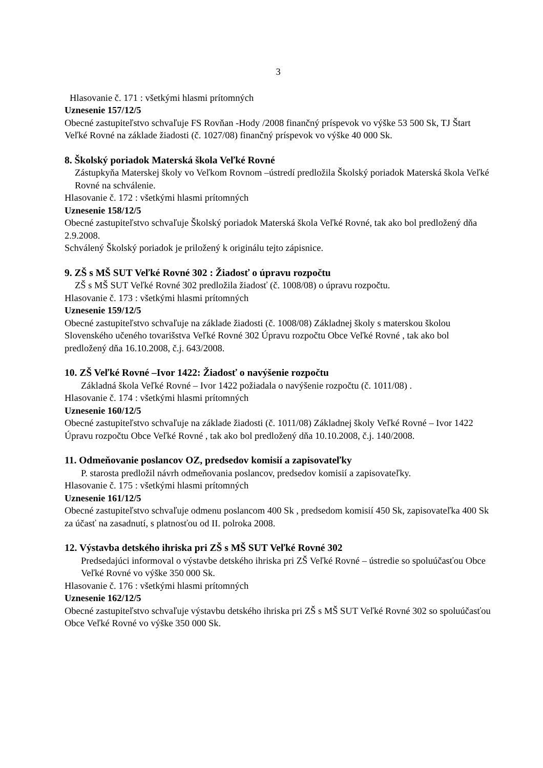3
Hlasovanie č. 171 : všetkými hlasmi prítomných
Uznesenie 157/12/5
Obecné zastupiteľstvo schvaľuje FS Rovňan -Hody /2008 finančný príspevok vo výške 53 500 Sk, TJ Štart Veľké Rovné na základe žiadosti (č. 1027/08) finančný príspevok vo výške 40 000 Sk.
8. Školský poriadok Materská škola Veľké Rovné
Zástupkyňa Materskej školy vo Veľkom Rovnom –ústredí predložila Školský poriadok Materská škola Veľké Rovné na schválenie.
Hlasovanie č. 172 : všetkými hlasmi prítomných
Uznesenie 158/12/5
Obecné zastupiteľstvo schvaľuje Školský poriadok Materská škola Veľké Rovné, tak ako bol predložený dňa 2.9.2008.
Schválený Školský poriadok je priložený k originálu tejto zápisnice.
9. ZŠ s MŠ SUT Veľké Rovné 302 : Žiadosť o úpravu rozpočtu
ZŠ s MŠ SUT Veľké Rovné 302 predložila žiadosť (č. 1008/08) o úpravu rozpočtu.
Hlasovanie č. 173 : všetkými hlasmi prítomných
Uznesenie 159/12/5
Obecné zastupiteľstvo schvaľuje na základe žiadosti (č. 1008/08) Základnej školy s materskou školou Slovenského učeného tovarišstva Veľké Rovné 302 Úpravu rozpočtu Obce Veľké Rovné , tak ako bol predložený dňa 16.10.2008, č.j. 643/2008.
10. ZŠ Veľké Rovné –Ivor 1422: Žiadosť o navýšenie rozpočtu
Základná škola Veľké Rovné – Ivor 1422 požiadala o navýšenie rozpočtu (č. 1011/08) .
Hlasovanie č. 174 : všetkými hlasmi prítomných
Uznesenie 160/12/5
Obecné zastupiteľstvo schvaľuje na základe žiadosti (č. 1011/08) Základnej školy Veľké Rovné – Ivor 1422 Úpravu rozpočtu Obce Veľké Rovné , tak ako bol predložený dňa 10.10.2008, č.j. 140/2008.
11. Odmeňovanie poslancov OZ, predsedov komisií a zapisovateľky
P. starosta predložil návrh odmeňovania poslancov, predsedov komisií a zapisovateľky.
Hlasovanie č. 175 : všetkými hlasmi prítomných
Uznesenie 161/12/5
Obecné zastupiteľstvo schvaľuje odmenu poslancom 400 Sk , predsedom komisií 450 Sk, zapisovateľka 400 Sk za účasť na zasadnutí, s platnosťou od II. polroka 2008.
12. Výstavba detského ihriska pri ZŠ s MŠ SUT Veľké Rovné 302
Predsedajúci informoval o výstavbe detského ihriska pri ZŠ Veľké Rovné – ústredie so spoluúčasťou Obce Veľké Rovné vo výške 350 000 Sk.
Hlasovanie č. 176 : všetkými hlasmi prítomných
Uznesenie 162/12/5
Obecné zastupiteľstvo schvaľuje výstavbu detského ihriska pri ZŠ s MŠ SUT Veľké Rovné 302 so spoluúčasťou Obce Veľké Rovné vo výške 350 000 Sk.